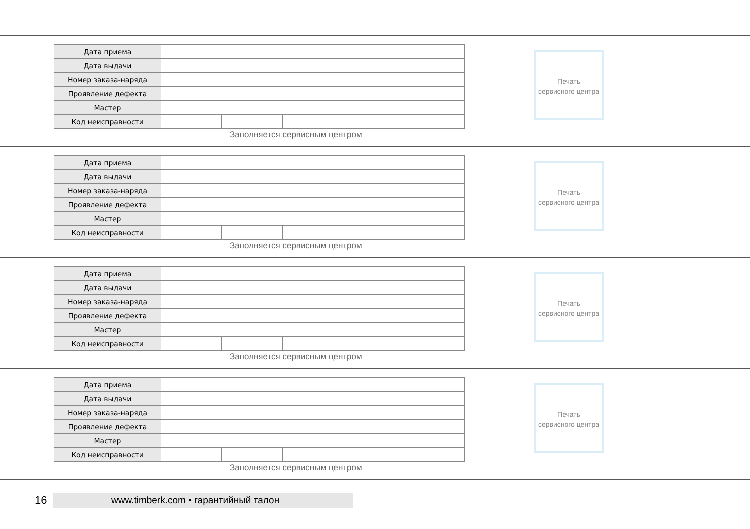| Дата приема | | | | | |
| Дата выдачи | | | | | |
| Номер заказа-наряда | | | | | |
| Проявление дефекта | | | | | |
| Мастер | | | | | |
| Код неисправности | | | | | |
Заполняется сервисным центром
Печать
сервисного центра
| Дата приема | | | | | |
| Дата выдачи | | | | | |
| Номер заказа-наряда | | | | | |
| Проявление дефекта | | | | | |
| Мастер | | | | | |
| Код неисправности | | | | | |
Заполняется сервисным центром
Печать
сервисного центра
| Дата приема | | | | | |
| Дата выдачи | | | | | |
| Номер заказа-наряда | | | | | |
| Проявление дефекта | | | | | |
| Мастер | | | | | |
| Код неисправности | | | | | |
Заполняется сервисным центром
Печать
сервисного центра
| Дата приема | | | | | |
| Дата выдачи | | | | | |
| Номер заказа-наряда | | | | | |
| Проявление дефекта | | | | | |
| Мастер | | | | | |
| Код неисправности | | | | | |
Заполняется сервисным центром
Печать
сервисного центра
16
www.timberk.com • гарантийный талон